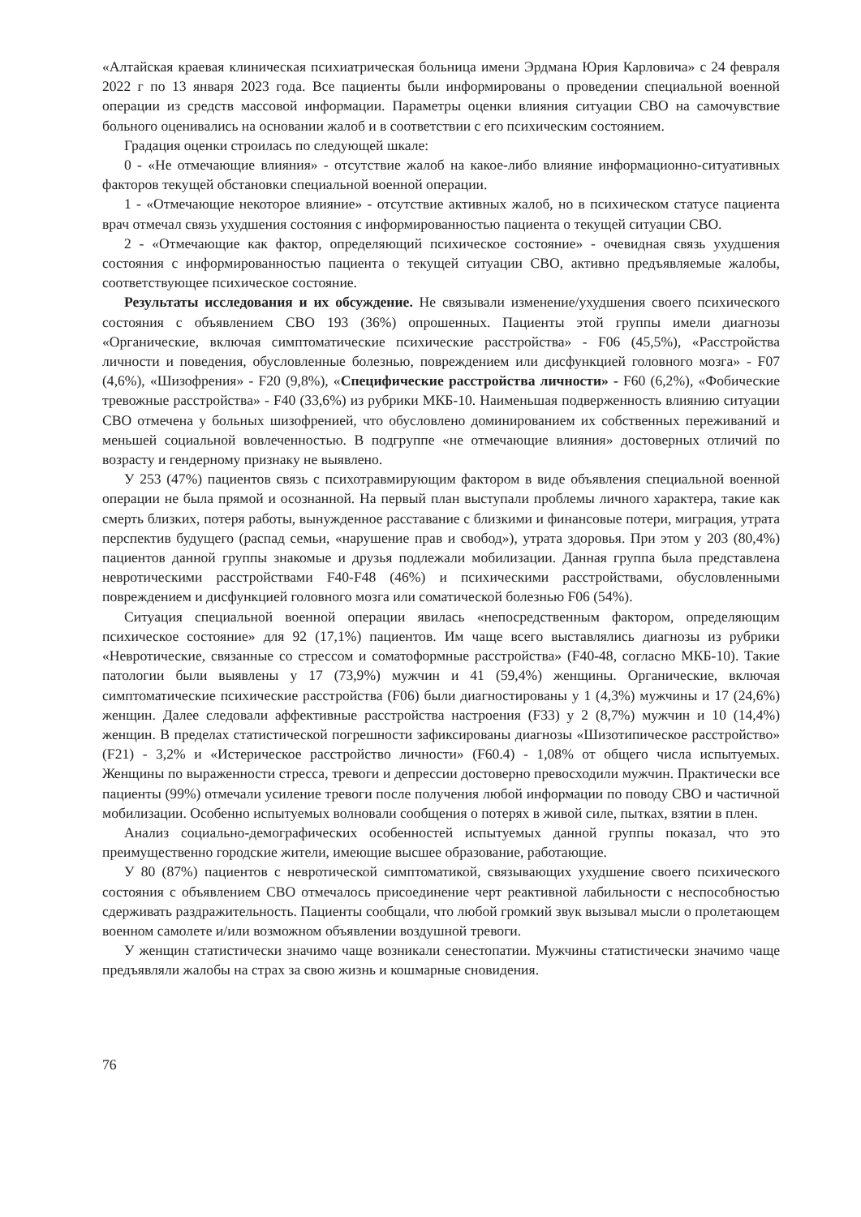«Алтайская краевая клиническая психиатрическая больница имени Эрдмана Юрия Карловича» с 24 февраля 2022 г по 13 января 2023 года. Все пациенты были информированы о проведении специальной военной операции из средств массовой информации. Параметры оценки влияния ситуации СВО на самочувствие больного оценивались на основании жалоб и в соответствии с его психическим состоянием.
Градация оценки строилась по следующей шкале:
0 - «Не отмечающие влияния» - отсутствие жалоб на какое-либо влияние информационно-ситуативных факторов текущей обстановки специальной военной операции.
1 - «Отмечающие некоторое влияние» - отсутствие активных жалоб, но в психическом статусе пациента врач отмечал связь ухудшения состояния с информированностью пациента о текущей ситуации СВО.
2 - «Отмечающие как фактор, определяющий психическое состояние» - очевидная связь ухудшения состояния с информированностью пациента о текущей ситуации СВО, активно предъявляемые жалобы, соответствующее психическое состояние.
Результаты исследования и их обсуждение. Не связывали изменение/ухудшения своего психического состояния с объявлением СВО 193 (36%) опрошенных. Пациенты этой группы имели диагнозы «Органические, включая симптоматические психические расстройства» - F06 (45,5%), «Расстройства личности и поведения, обусловленные болезнью, повреждением или дисфункцией головного мозга» - F07 (4,6%), «Шизофрения» - F20 (9,8%), «Специфические расстройства личности» - F60 (6,2%), «Фобические тревожные расстройства» - F40 (33,6%) из рубрики МКБ-10. Наименьшая подверженность влиянию ситуации СВО отмечена у больных шизофренией, что обусловлено доминированием их собственных переживаний и меньшей социальной вовлеченностью. В подгруппе «не отмечающие влияния» достоверных отличий по возрасту и гендерному признаку не выявлено.
У 253 (47%) пациентов связь с психотравмирующим фактором в виде объявления специальной военной операции не была прямой и осознанной. На первый план выступали проблемы личного характера, такие как смерть близких, потеря работы, вынужденное расставание с близкими и финансовые потери, миграция, утрата перспектив будущего (распад семьи, «нарушение прав и свобод»), утрата здоровья. При этом у 203 (80,4%) пациентов данной группы знакомые и друзья подлежали мобилизации. Данная группа была представлена невротическими расстройствами F40-F48 (46%) и психическими расстройствами, обусловленными повреждением и дисфункцией головного мозга или соматической болезнью F06 (54%).
Ситуация специальной военной операции явилась «непосредственным фактором, определяющим психическое состояние» для 92 (17,1%) пациентов. Им чаще всего выставлялись диагнозы из рубрики «Невротические, связанные со стрессом и соматоформные расстройства» (F40-48, согласно МКБ-10). Такие патологии были выявлены у 17 (73,9%) мужчин и 41 (59,4%) женщины. Органические, включая симптоматические психические расстройства (F06) были диагностированы у 1 (4,3%) мужчины и 17 (24,6%) женщин. Далее следовали аффективные расстройства настроения (F33) у 2 (8,7%) мужчин и 10 (14,4%) женщин. В пределах статистической погрешности зафиксированы диагнозы «Шизотипическое расстройство» (F21) - 3,2% и «Истерическое расстройство личности» (F60.4) - 1,08% от общего числа испытуемых. Женщины по выраженности стресса, тревоги и депрессии достоверно превосходили мужчин. Практически все пациенты (99%) отмечали усиление тревоги после получения любой информации по поводу СВО и частичной мобилизации. Особенно испытуемых волновали сообщения о потерях в живой силе, пытках, взятии в плен.
Анализ социально-демографических особенностей испытуемых данной группы показал, что это преимущественно городские жители, имеющие высшее образование, работающие.
У 80 (87%) пациентов с невротической симптоматикой, связывающих ухудшение своего психического состояния с объявлением СВО отмечалось присоединение черт реактивной лабильности с неспособностью сдерживать раздражительность. Пациенты сообщали, что любой громкий звук вызывал мысли о пролетающем военном самолете и/или возможном объявлении воздушной тревоги.
У женщин статистически значимо чаще возникали сенестопатии. Мужчины статистически значимо чаще предъявляли жалобы на страх за свою жизнь и кошмарные сновидения.
76